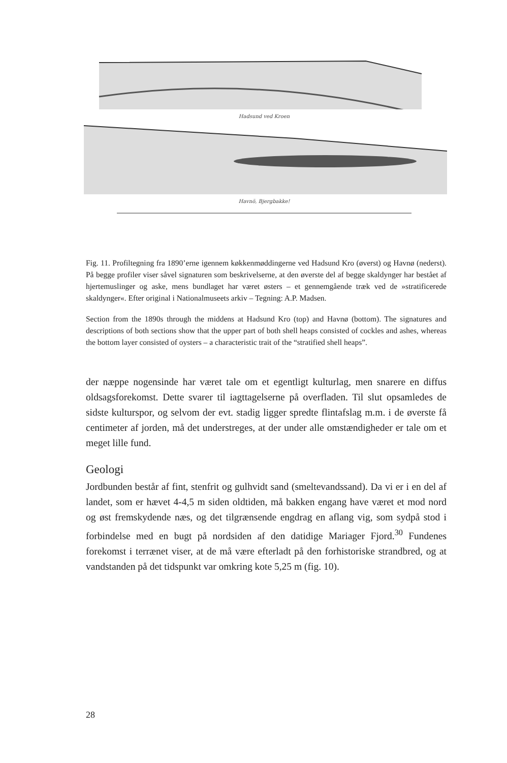Hadsund ved Kroen
Havnö, Bjergbakke!
Fig. 11. Profiltegning fra 1890’erne igennem køkkenmøddingerne ved Hadsund Kro (øverst) og Havnø (nederst). På begge profiler viser såvel signaturen som beskrivelserne, at den øverste del af begge skaldynger har bestået af hjertemuslinger og aske, mens bundlaget har været østers – et gennemgående træk ved de »stratificerede skaldynger«. Efter original i Nationalmuseets arkiv – Tegning: A.P. Madsen.
Section from the 1890s through the middens at Hadsund Kro (top) and Havnø (bottom). The signatures and descriptions of both sections show that the upper part of both shell heaps consisted of cockles and ashes, whereas the bottom layer consisted of oysters – a characteristic trait of the “stratified shell heaps”.
der næppe nogensinde har været tale om et egentligt kulturlag, men snarere en diffus oldsagsforekomst. Dette svarer til iagttagelserne på overfladen. Til slut opsamledes de sidste kulturspor, og selvom der evt. stadig ligger spredte flintafslag m.m. i de øverste få centimeter af jorden, må det understreges, at der under alle omstændigheder er tale om et meget lille fund.
Geologi
Jordbunden består af fint, stenfrit og gulhvidt sand (smeltevandssand). Da vi er i en del af landet, som er hævet 4-4,5 m siden oldtiden, må bakken engang have været et mod nord og øst fremskydende næs, og det tilgrænsende engdrag en aflang vig, som sydpå stod i forbindelse med en bugt på nordsiden af den datidige Mariager Fjord.<sup>30</sup> Fundenes forekomst i terrænet viser, at de må være efterladt på den forhistoriske strandbred, og at vandstanden på det tidspunkt var omkring kote 5,25 m (fig. 10).
28